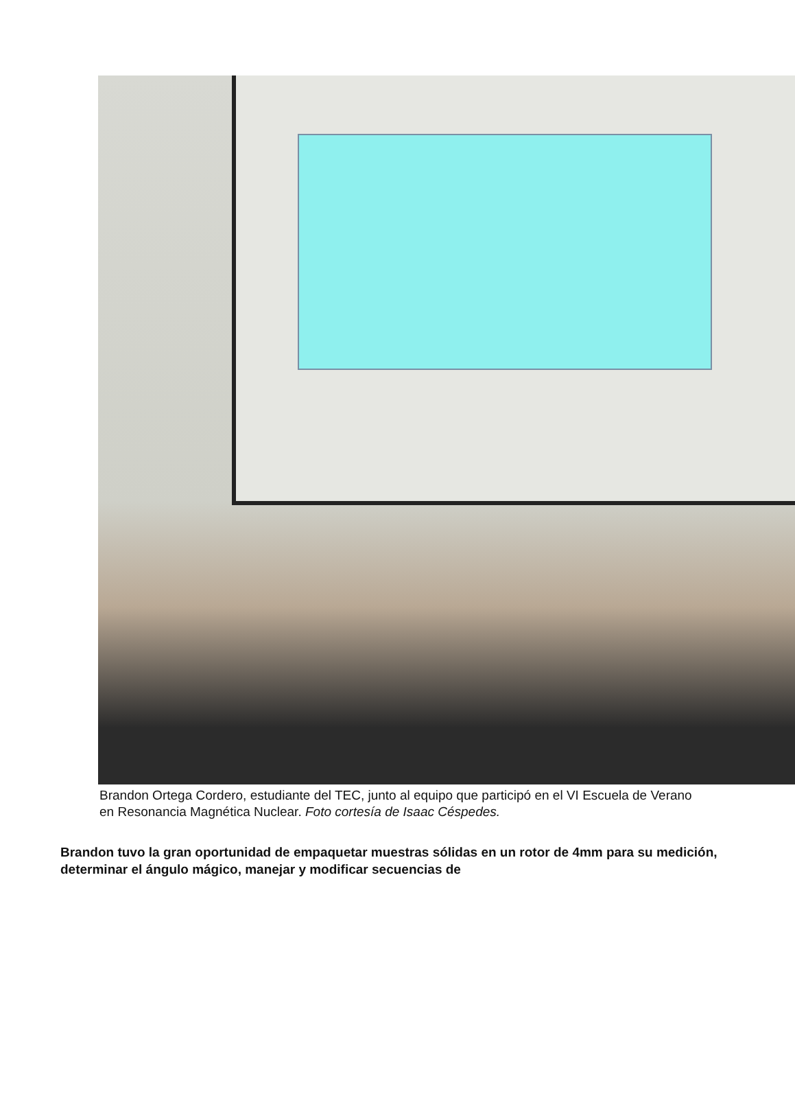Brandon Ortega Cordero, estudiante del TEC, junto al equipo que participó en el VI Escuela de Verano en Resonancia Magnética Nuclear. Foto cortesía de Isaac Céspedes.
Brandon tuvo la gran oportunidad de empaquetar muestras sólidas en un rotor de 4mm para su medición, determinar el ángulo mágico, manejar y modificar secuencias de